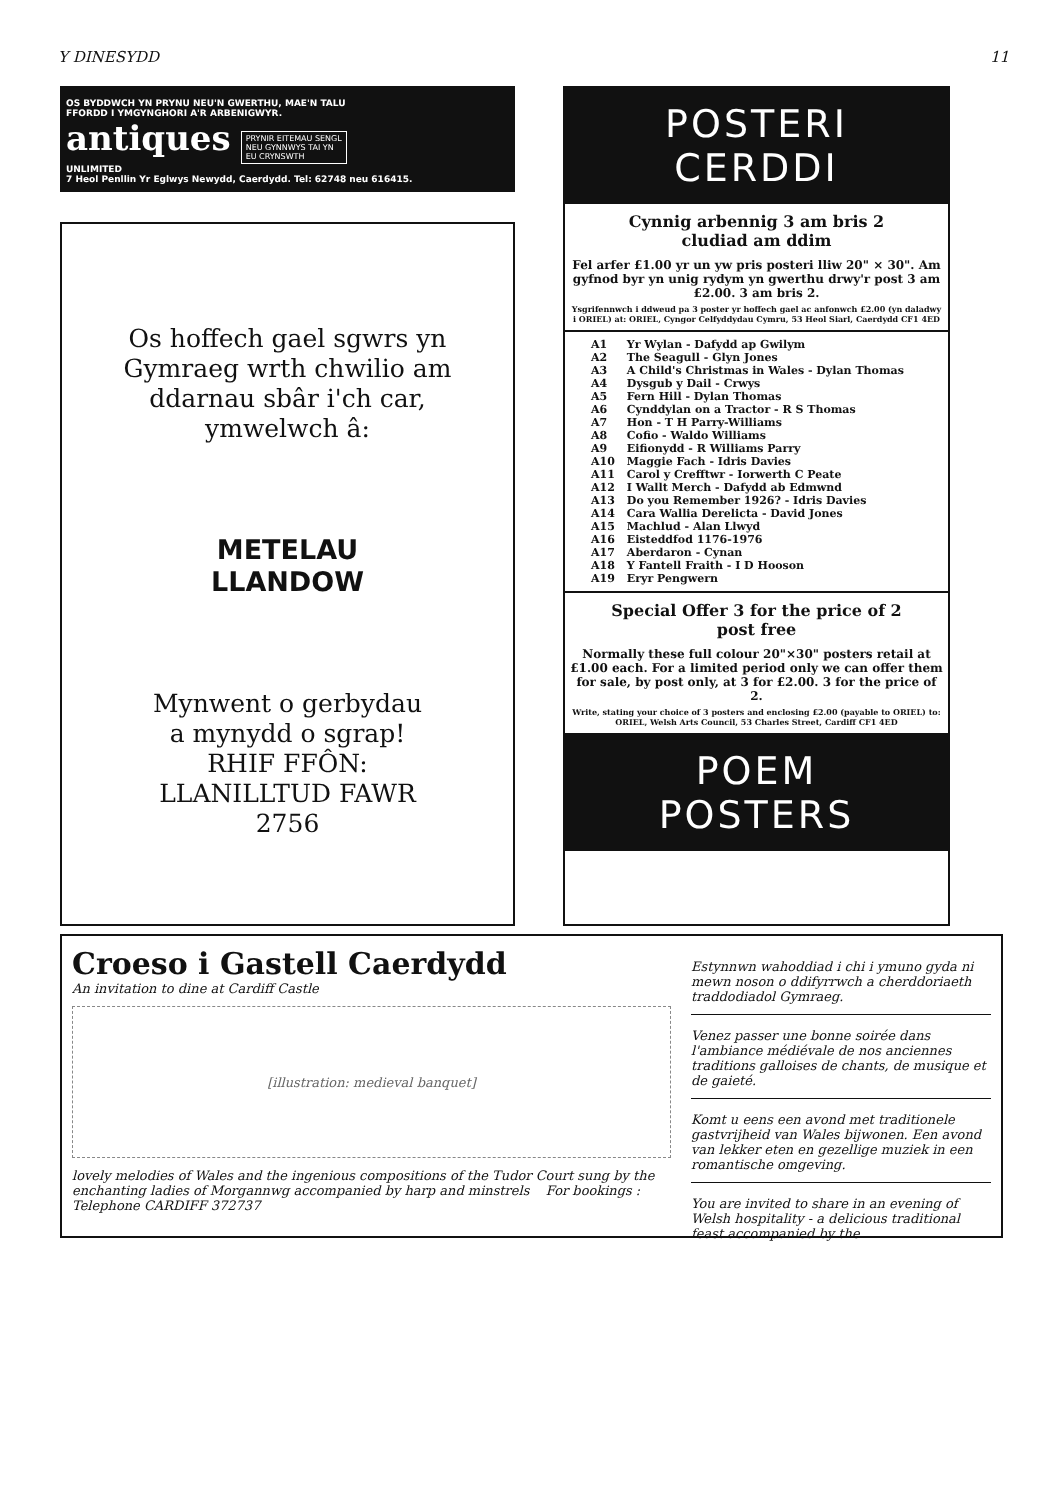Y DINESYDD 11
OS BYDDWCH YN PRYNU NEU'N GWERTHU, MAE'N TALU
FFORDD I YMGYNGHORI A'R ARBENIGWYR.
antiques PRYNIR EITEMAU SENGL
NEU GYNNWYS TAI YN
EU CRYNSWTH
UNLIMITED
7 Heol Penllin Yr Eglwys Newydd, Caerdydd. Tel: 62748 neu 616415.
Os hoffech gael sgwrs yn
Gymraeg wrth chwilio am
ddarnau sbâr i'ch car,
ymwelwch â:
METELAU
LLANDOW
Mynwent o gerbydau
a mynydd o sgrap!
RHIF FFÔN:
LLANILLTUD FAWR
2756
POSTERI
CERDDI
Cynnig arbennig 3 am bris 2
cludiad am ddim
Fel arfer £1.00 yr un yw pris posteri lliw 20" × 30". Am gyfnod byr yn unig rydym yn gwerthu drwy'r post 3 am £2.00. 3 am bris 2.
Ysgrifennwch i ddweud pa 3 poster yr hoffech gael ac anfonwch £2.00 (yn daladwy i ORIEL) at: ORIEL, Cyngor Celfyddydau Cymru, 53 Heol Siarl, Caerdydd CF1 4ED
| A1 | Yr Wylan - Dafydd ap Gwilym |
| A2 | The Seagull - Glyn Jones |
| A3 | A Child's Christmas in Wales - Dylan Thomas |
| A4 | Dysgub y Dail - Crwys |
| A5 | Fern Hill - Dylan Thomas |
| A6 | Cynddylan on a Tractor - R S Thomas |
| A7 | Hon - T H Parry-Williams |
| A8 | Cofio - Waldo Williams |
| A9 | Eifionydd - R Williams Parry |
| A10 | Maggie Fach - Idris Davies |
| A11 | Carol y Crefftwr - Iorwerth C Peate |
| A12 | I Wallt Merch - Dafydd ab Edmwnd |
| A13 | Do you Remember 1926? - Idris Davies |
| A14 | Cara Wallia Derelicta - David Jones |
| A15 | Machlud - Alan Llwyd |
| A16 | Eisteddfod 1176-1976 |
| A17 | Aberdaron - Cynan |
| A18 | Y Fantell Fraith - I D Hooson |
| A19 | Eryr Pengwern |
Special Offer 3 for the price of 2
post free
Normally these full colour 20"×30" posters retail at £1.00 each. For a limited period only we can offer them for sale, by post only, at 3 for £2.00. 3 for the price of 2.
Write, stating your choice of 3 posters and enclosing £2.00 (payable to ORIEL) to: ORIEL, Welsh Arts Council, 53 Charles Street, Cardiff CF1 4ED
POEM
POSTERS
Croeso i Gastell Caerdydd
An invitation to dine at Cardiff Castle
[illustration: medieval banquet]
lovely melodies of Wales and the ingenious compositions of the Tudor Court sung by the enchanting ladies of Morgannwg accompanied by harp and minstrels For bookings : Telephone CARDIFF 372737
Estynnwn wahoddiad i chi i ymuno gyda ni mewn noson o ddifyrrwch a cherddoriaeth traddodiadol Gymraeg.
Venez passer une bonne soirée dans l'ambiance médiévale de nos anciennes traditions galloises de chants, de musique et de gaieté.
Komt u eens een avond met traditionele gastvrijheid van Wales bijwonen. Een avond van lekker eten en gezellige muziek in een romantische omgeving.
You are invited to share in an evening of Welsh hospitality - a delicious traditional feast accompanied by the